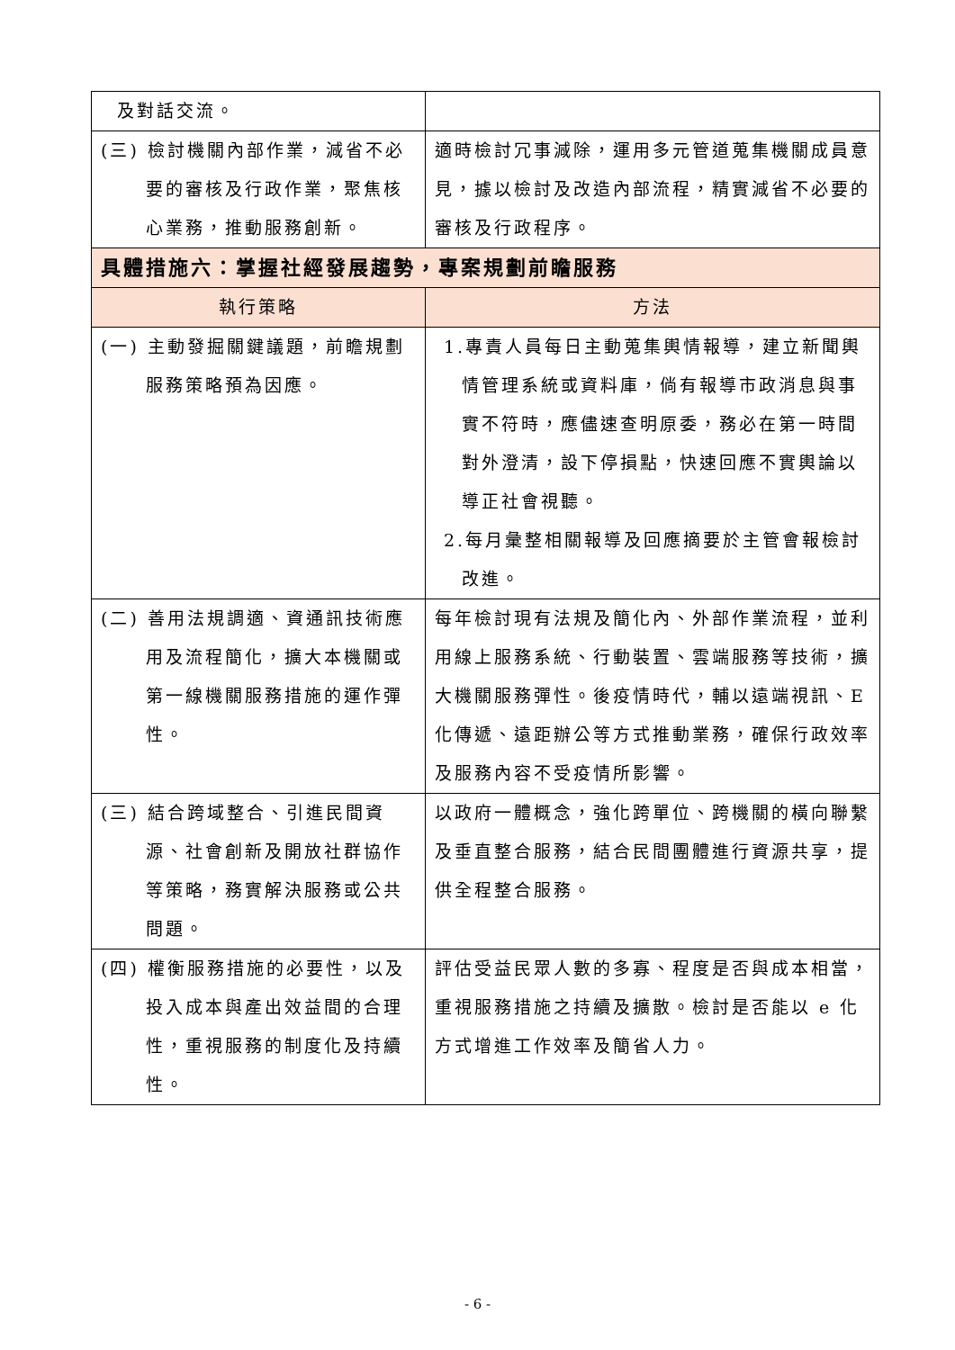| 及對話交流。 | |
| (三) 檢討機關內部作業，減省不必要的審核及行政作業，聚焦核心業務，推動服務創新。 | 適時檢討冗事減除，運用多元管道蒐集機關成員意見，據以檢討及改造內部流程，精實減省不必要的審核及行政程序。 |
| 具體措施六：掌握社經發展趨勢，專案規劃前瞻服務 | |
| 執行策略 | 方法 |
| (一) 主動發掘關鍵議題，前瞻規劃服務策略預為因應。 | 1.專責人員每日主動蒐集輿情報導，建立新聞輿情管理系統或資料庫，倘有報導市政消息與事實不符時，應儘速查明原委，務必在第一時間對外澄清，設下停損點，快速回應不實輿論以導正社會視聽。 2.每月彙整相關報導及回應摘要於主管會報檢討改進。 |
| (二) 善用法規調適、資通訊技術應用及流程簡化，擴大本機關或第一線機關服務措施的運作彈性。 | 每年檢討現有法規及簡化內、外部作業流程，並利用線上服務系統、行動裝置、雲端服務等技術，擴大機關服務彈性。後疫情時代，輔以遠端視訊、E 化傳遞、遠距辦公等方式推動業務，確保行政效率及服務內容不受疫情所影響。 |
| (三) 結合跨域整合、引進民間資源、社會創新及開放社群協作等策略，務實解決服務或公共問題。 | 以政府一體概念，強化跨單位、跨機關的橫向聯繫及垂直整合服務，結合民間團體進行資源共享，提供全程整合服務。 |
| (四) 權衡服務措施的必要性，以及投入成本與產出效益間的合理性，重視服務的制度化及持續性。 | 評估受益民眾人數的多寡、程度是否與成本相當，重視服務措施之持續及擴散。檢討是否能以 e 化方式增進工作效率及簡省人力。 |
- 6 -